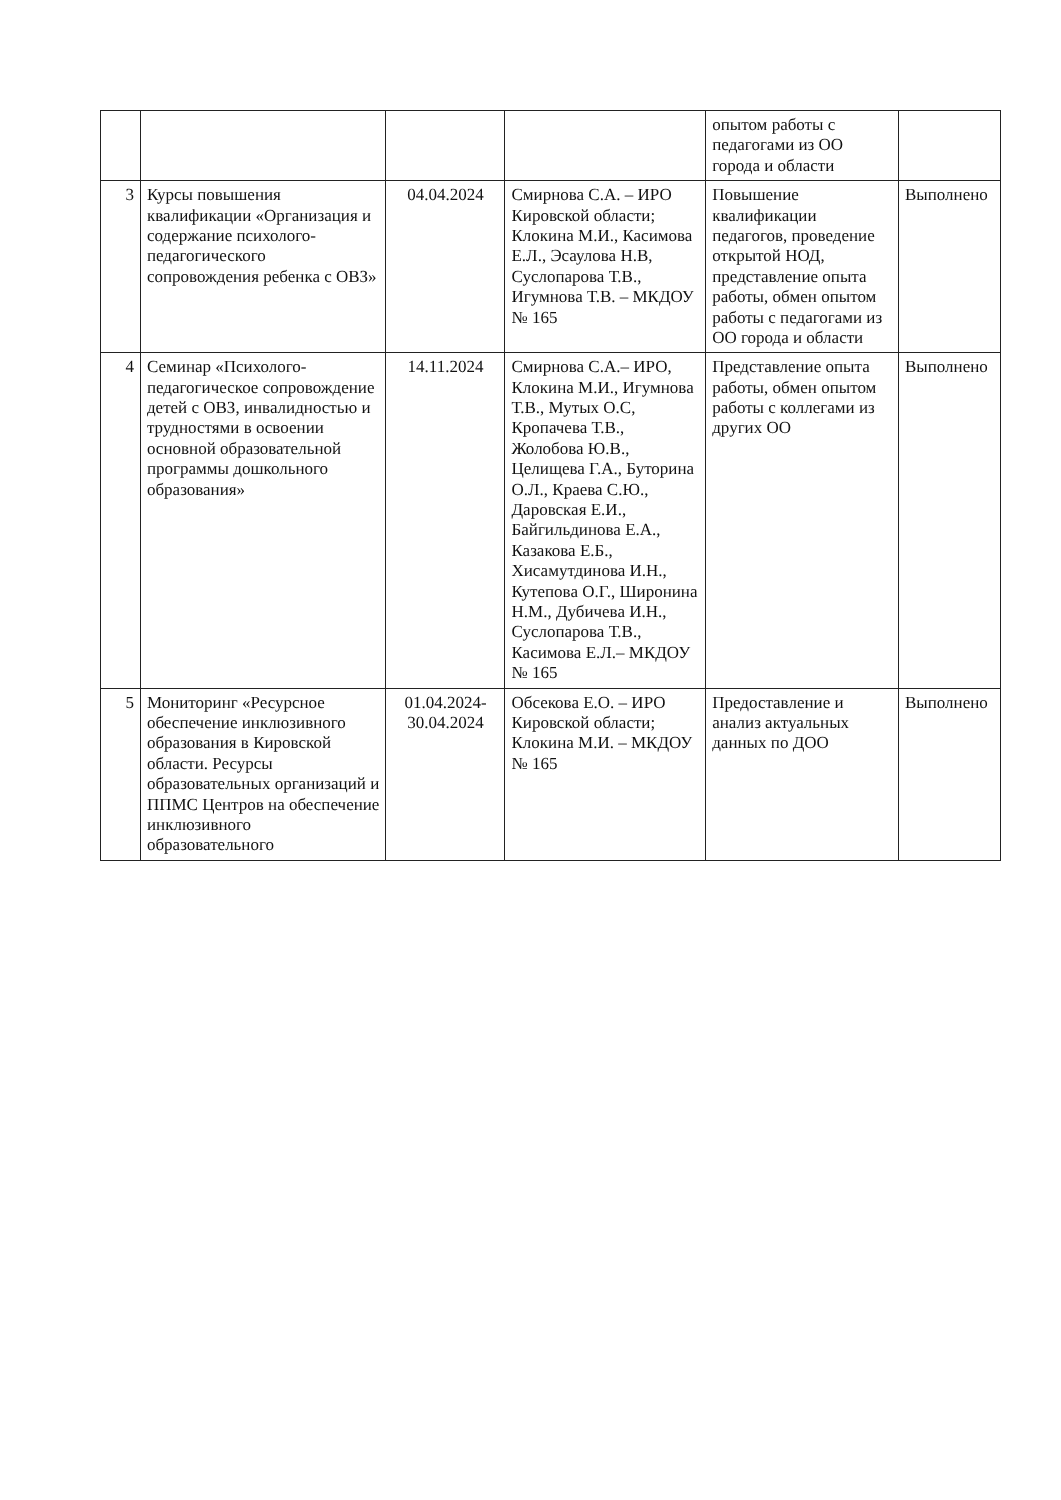| | | | | опытом работы с педагогами из ОО города и области | |
| 3 | Курсы повышения квалификации «Организация и содержание психолого-педагогического сопровождения ребенка с ОВЗ» | 04.04.2024 | Смирнова С.А. – ИРО Кировской области; Клокина М.И., Касимова Е.Л., Эсаулова Н.В, Суслопарова Т.В., Игумнова Т.В. – МКДОУ № 165 | Повышение квалификации педагогов, проведение открытой НОД, представление опыта работы, обмен опытом работы с педагогами из ОО города и области | Выполнено |
| 4 | Семинар «Психолого-педагогическое сопровождение детей с ОВЗ, инвалидностью и трудностями в освоении основной образовательной программы дошкольного образования» | 14.11.2024 | Смирнова С.А.– ИРО, Клокина М.И., Игумнова Т.В., Мутых О.С, Кропачева Т.В., Жолобова Ю.В., Целищева Г.А., Буторина О.Л., Краева С.Ю., Даровская Е.И., Байгильдинова Е.А., Казакова Е.Б., Хисамутдинова И.Н., Кутепова О.Г., Широнина Н.М., Дубичева И.Н., Суслопарова Т.В., Касимова Е.Л.– МКДОУ № 165 | Представление опыта работы, обмен опытом работы с коллегами из других ОО | Выполнено |
| 5 | Мониторинг «Ресурсное обеспечение инклюзивного образования в Кировской области. Ресурсы образовательных организаций и ППМС Центров на обеспечение инклюзивного образовательного | 01.04.2024-30.04.2024 | Обсекова Е.О. – ИРО Кировской области; Клокина М.И. – МКДОУ № 165 | Предоставление и анализ актуальных данных по ДОО | Выполнено |